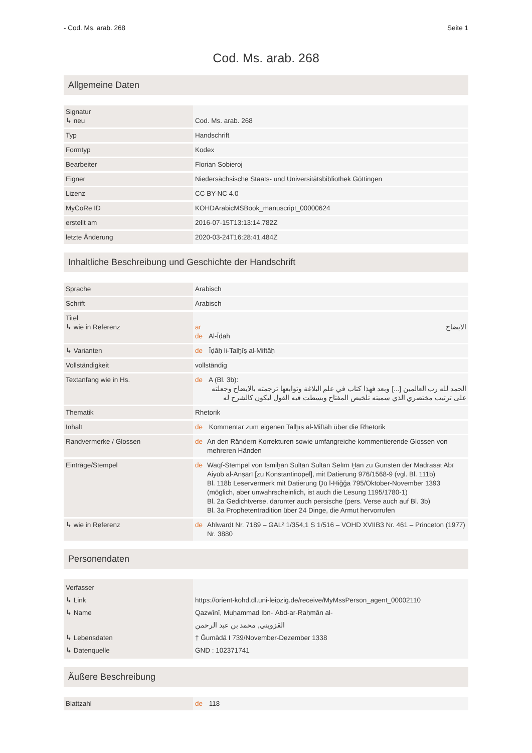- Cod. Ms. arab. 268 Seite 1
Cod. Ms. arab. 268
Allgemeine Daten
| Signatur ↳ neu | Cod. Ms. arab. 268 |
| Typ | Handschrift |
| Formtyp | Kodex |
| Bearbeiter | Florian Sobieroj |
| Eigner | Niedersächsische Staats- und Universitätsbibliothek Göttingen |
| Lizenz | CC BY-NC 4.0 |
| MyCoRe ID | KOHDArabicMSBook_manuscript_00000624 |
| erstellt am | 2016-07-15T13:13:14.782Z |
| letzte Änderung | 2020-03-24T16:28:41.484Z |
Inhaltliche Beschreibung und Geschichte der Handschrift
| Sprache | Arabisch |
| Schrift | Arabisch |
| Titel ↳ wie in Referenz | ar الايضاح de Al-Īḍāḥ |
| ↳ Varianten | de Īḍāḥ li-Talḫīṣ al-Miftāḥ |
| Vollständigkeit | vollständig |
| Textanfang wie in Hs. | de A (Bl. 3b): الحمد لله رب العالمين [...] وبعد فهذا كتاب في علم البلاغة وتوابعها ترجمته بالايضاح وجعلته على ترتيب مختصري الذي سميته تلخيص المفتاح وبسطت فيه القول ليكون كالشرح له |
| Thematik | Rhetorik |
| Inhalt | de Kommentar zum eigenen Talḫīṣ al-Miftāḥ über die Rhetorik |
| Randvermerke / Glossen | de An den Rändern Korrekturen sowie umfangreiche kommentierende Glossen von mehreren Händen |
| Einträge/Stempel | de Waqf-Stempel von Ismiḫān Sulṭān Sulṭān Selīm Ḫān zu Gunsten der Madrasat Abī Aiyūb al-Anṣārī [zu Konstantinopel], mit Datierung 976/1568-9 (vgl. Bl. 111b) Bl. 118b Leservermerk mit Datierung Ḏū l-Ḥiǧǧa 795/Oktober-November 1393 (möglich, aber unwahrscheinlich, ist auch die Lesung 1195/1780-1) Bl. 2a Gedichtverse, darunter auch persische (pers. Verse auch auf Bl. 3b) Bl. 3a Prophetentradition über 24 Dinge, die Armut hervorrufen |
| ↳ wie in Referenz | de Ahlwardt Nr. 7189 – GAL² 1/354,1 S 1/516 – VOHD XVIIB3 Nr. 461 – Princeton (1977) Nr. 3880 |
Personendaten
| Verfasser ↳ Link ↳ Name ↳ Lebensdaten ↳ Datenquelle | https://orient-kohd.dl.uni-leipzig.de/receive/MyMssPerson_agent_00002110 Qazwīnī, Muḥammad Ibn-ʿAbd-ar-Raḥmān al- القزويني, محمد بن عبد الرحمن † Ǧumādā I 739/November-Dezember 1338 GND : 102371741 |
Äußere Beschreibung
| Blattzahl | de 118 |